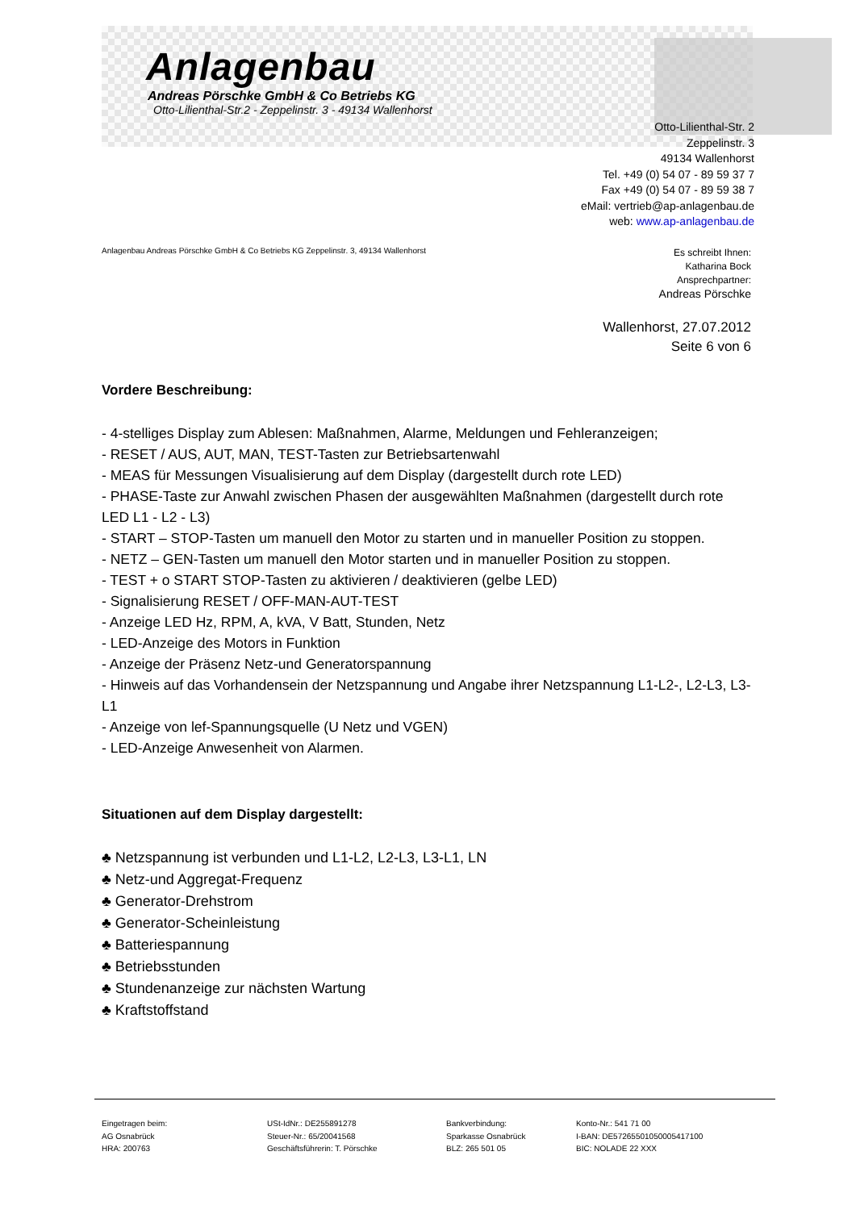Anlagenbau
Andreas Pörschke GmbH & Co Betriebs KG
Otto-Lilienthal-Str.2 - Zeppelinstr. 3 - 49134 Wallenhorst
Otto-Lilienthal-Str. 2
Zeppelinstr. 3
49134 Wallenhorst
Tel. +49 (0) 54 07 - 89 59 37 7
Fax +49 (0) 54 07 - 89 59 38 7
eMail: vertrieb@ap-anlagenbau.de
web: www.ap-anlagenbau.de
Anlagenbau Andreas Pörschke GmbH & Co Betriebs KG Zeppelinstr. 3, 49134 Wallenhorst
Es schreibt Ihnen:
Katharina Bock
Ansprechpartner:
Andreas Pörschke
Wallenhorst, 27.07.2012
Seite 6 von 6
Vordere Beschreibung:
- 4-stelliges Display zum Ablesen: Maßnahmen, Alarme, Meldungen und Fehleranzeigen;
- RESET / AUS, AUT, MAN, TEST-Tasten zur Betriebsartenwahl
- MEAS für Messungen Visualisierung auf dem Display (dargestellt durch rote LED)
- PHASE-Taste zur Anwahl zwischen Phasen der ausgewählten Maßnahmen (dargestellt durch rote LED L1 - L2 - L3)
- START – STOP-Tasten um manuell den Motor zu starten und in manueller Position zu stoppen.
- NETZ – GEN-Tasten um manuell den Motor starten und in manueller Position zu stoppen.
- TEST + o START STOP-Tasten zu aktivieren / deaktivieren (gelbe LED)
- Signalisierung RESET / OFF-MAN-AUT-TEST
- Anzeige LED Hz, RPM, A, kVA, V Batt, Stunden, Netz
- LED-Anzeige des Motors in Funktion
- Anzeige der Präsenz Netz-und Generatorspannung
- Hinweis auf das Vorhandensein der Netzspannung und Angabe ihrer Netzspannung L1-L2-, L2-L3, L3-L1
- Anzeige von lef-Spannungsquelle (U Netz und VGEN)
- LED-Anzeige Anwesenheit von Alarmen.
Situationen auf dem Display dargestellt:
♣ Netzspannung ist verbunden und L1-L2, L2-L3, L3-L1, LN
♣ Netz-und Aggregat-Frequenz
♣ Generator-Drehstrom
♣ Generator-Scheinleistung
♣ Batteriespannung
♣ Betriebsstunden
♣ Stundenanzeige zur nächsten Wartung
♣ Kraftstoffstand
Eingetragen beim:
AG Osnabrück
HRA: 200763
USt-IdNr.: DE255891278
Steuer-Nr.: 65/20041568
Geschäftsführerin: T. Pörschke
Bankverbindung:
Sparkasse Osnabrück
BLZ: 265 501 05
Konto-Nr.: 541 71 00
I-BAN: DE57265501050005417100
BIC: NOLADE 22 XXX